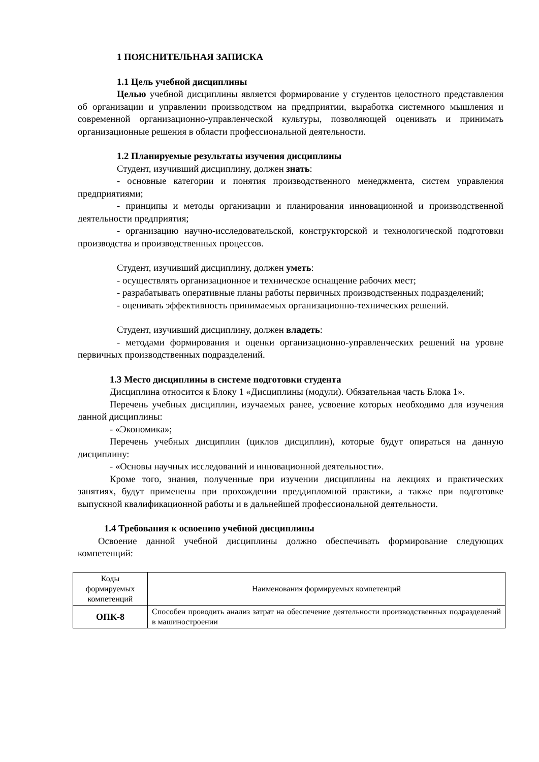1 ПОЯСНИТЕЛЬНАЯ ЗАПИСКА
1.1 Цель учебной дисциплины
Целью учебной дисциплины является формирование у студентов целостного представления об организации и управлении производством на предприятии, выработка системного мышления и современной организационно-управленческой культуры, позволяющей оценивать и принимать организационные решения в области профессиональной деятельности.
1.2 Планируемые результаты изучения дисциплины
Студент, изучивший дисциплину, должен знать:
- основные категории и понятия производственного менеджмента, систем управления предприятиями;
- принципы и методы организации и планирования инновационной и производственной деятельности предприятия;
- организацию научно-исследовательской, конструкторской и технологической подготовки производства и производственных процессов.
Студент, изучивший дисциплину, должен уметь:
- осуществлять организационное и техническое оснащение рабочих мест;
- разрабатывать оперативные планы работы первичных производственных подразделений;
- оценивать эффективность принимаемых организационно-технических решений.
Студент, изучивший дисциплину, должен владеть:
- методами формирования и оценки организационно-управленческих решений на уровне первичных производственных подразделений.
1.3 Место дисциплины в системе подготовки студента
Дисциплина относится к Блоку 1 «Дисциплины (модули). Обязательная часть Блока 1».
Перечень учебных дисциплин, изучаемых ранее, усвоение которых необходимо для изучения данной дисциплины:
- «Экономика»;
Перечень учебных дисциплин (циклов дисциплин), которые будут опираться на данную дисциплину:
- «Основы научных исследований и инновационной деятельности».
Кроме того, знания, полученные при изучении дисциплины на лекциях и практических занятиях, будут применены при прохождении преддипломной практики, а также при подготовке выпускной квалификационной работы и в дальнейшей профессиональной деятельности.
1.4 Требования к освоению учебной дисциплины
Освоение данной учебной дисциплины должно обеспечивать формирование следующих компетенций:
| Коды формируемых компетенций | Наименования формируемых компетенций |
| ОПК-8 | Способен проводить анализ затрат на обеспечение деятельности производственных подразделений в машиностроении |